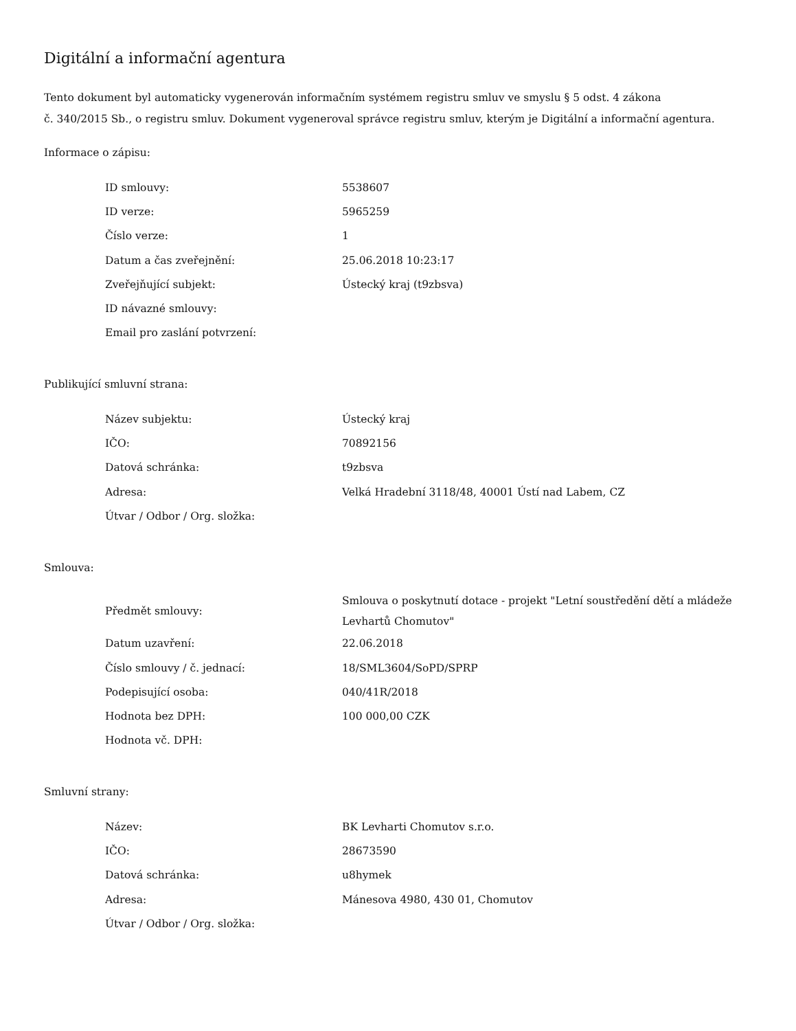Digitální a informační agentura
Tento dokument byl automaticky vygenerován informačním systémem registru smluv ve smyslu § 5 odst. 4 zákona
č. 340/2015 Sb., o registru smluv. Dokument vygeneroval správce registru smluv, kterým je Digitální a informační agentura.
Informace o zápisu:
| ID smlouvy: | 5538607 |
| ID verze: | 5965259 |
| Číslo verze: | 1 |
| Datum a čas zveřejnění: | 25.06.2018 10:23:17 |
| Zveřejňující subjekt: | Ústecký kraj (t9zbsva) |
| ID návazné smlouvy: | |
| Email pro zaslání potvrzení: | |
Publikující smluvní strana:
| Název subjektu: | Ústecký kraj |
| IČO: | 70892156 |
| Datová schránka: | t9zbsva |
| Adresa: | Velká Hradební 3118/48, 40001 Ústí nad Labem, CZ |
| Útvar / Odbor / Org. složka: | |
Smlouva:
| Předmět smlouvy: | Smlouva o poskytnutí dotace - projekt "Letní soustředění dětí a mládeže Levhartů Chomutov" |
| Datum uzavření: | 22.06.2018 |
| Číslo smlouvy / č. jednací: | 18/SML3604/SoPD/SPRP |
| Podepisující osoba: | 040/41R/2018 |
| Hodnota bez DPH: | 100 000,00 CZK |
| Hodnota vč. DPH: | |
Smluvní strany:
| Název: | BK Levharti Chomutov s.r.o. |
| IČO: | 28673590 |
| Datová schránka: | u8hymek |
| Adresa: | Mánesova 4980, 430 01, Chomutov |
| Útvar / Odbor / Org. složka: | |